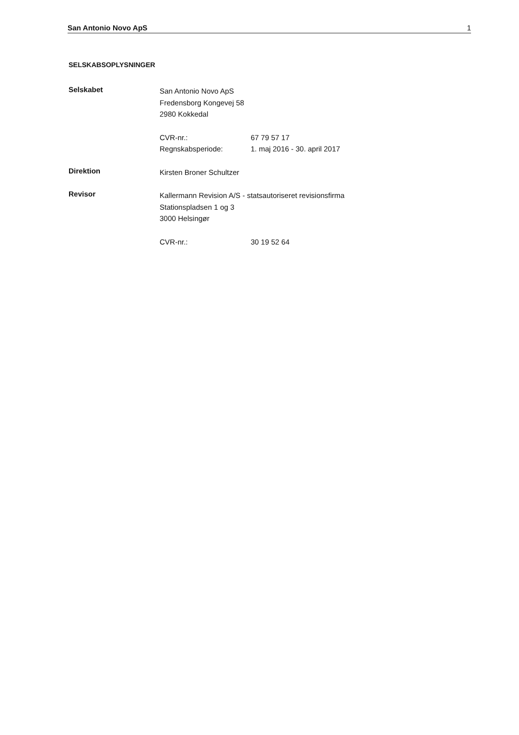San Antonio Novo ApS 1
SELSKABSOPLYSNINGER
Selskabet
San Antonio Novo ApS
Fredensborg Kongevej 58
2980 Kokkedal
CVR-nr.: 67 79 57 17
Regnskabsperiode: 1. maj 2016 - 30. april 2017
Direktion
Kirsten Broner Schultzer
Revisor
Kallermann Revision A/S - statsautoriseret revisionsfirma
Stationspladsen 1 og 3
3000 Helsingør
CVR-nr.: 30 19 52 64